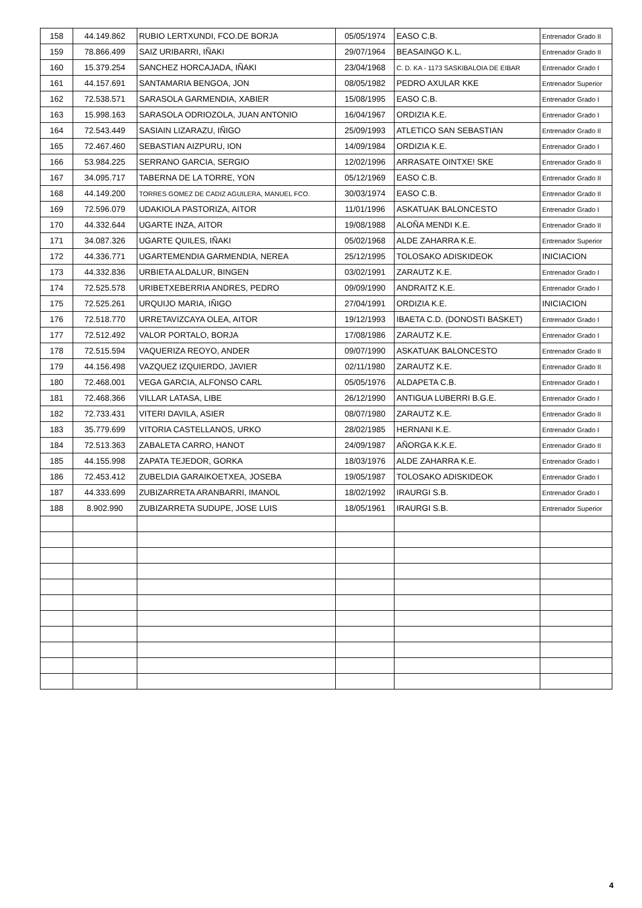| 158 | 44.149.862 | RUBIO LERTXUNDI, FCO.DE BORJA | 05/05/1974 | EASO C.B. | Entrenador Grado II |
| 159 | 78.866.499 | SAIZ URIBARRI, IÑAKI | 29/07/1964 | BEASAINGO K.L. | Entrenador Grado II |
| 160 | 15.379.254 | SANCHEZ HORCAJADA, IÑAKI | 23/04/1968 | C. D. KA - 1173 SASKIBALOIA DE EIBAR | Entrenador Grado I |
| 161 | 44.157.691 | SANTAMARIA BENGOA, JON | 08/05/1982 | PEDRO AXULAR KKE | Entrenador Superior |
| 162 | 72.538.571 | SARASOLA GARMENDIA, XABIER | 15/08/1995 | EASO C.B. | Entrenador Grado I |
| 163 | 15.998.163 | SARASOLA ODRIOZOLA, JUAN ANTONIO | 16/04/1967 | ORDIZIA K.E. | Entrenador Grado I |
| 164 | 72.543.449 | SASIAIN LIZARAZU, IÑIGO | 25/09/1993 | ATLETICO SAN SEBASTIAN | Entrenador Grado II |
| 165 | 72.467.460 | SEBASTIAN AIZPURU, ION | 14/09/1984 | ORDIZIA K.E. | Entrenador Grado I |
| 166 | 53.984.225 | SERRANO GARCIA, SERGIO | 12/02/1996 | ARRASATE OINTXE! SKE | Entrenador Grado II |
| 167 | 34.095.717 | TABERNA DE LA TORRE, YON | 05/12/1969 | EASO C.B. | Entrenador Grado II |
| 168 | 44.149.200 | TORRES GOMEZ DE CADIZ AGUILERA, MANUEL FCO. | 30/03/1974 | EASO C.B. | Entrenador Grado II |
| 169 | 72.596.079 | UDAKIOLA PASTORIZA, AITOR | 11/01/1996 | ASKATUAK BALONCESTO | Entrenador Grado I |
| 170 | 44.332.644 | UGARTE INZA, AITOR | 19/08/1988 | ALOÑA MENDI K.E. | Entrenador Grado II |
| 171 | 34.087.326 | UGARTE QUILES, IÑAKI | 05/02/1968 | ALDE ZAHARRA K.E. | Entrenador Superior |
| 172 | 44.336.771 | UGARTEMENDIA GARMENDIA, NEREA | 25/12/1995 | TOLOSAKO ADISKIDEOK | INICIACION |
| 173 | 44.332.836 | URBIETA ALDALUR, BINGEN | 03/02/1991 | ZARAUTZ K.E. | Entrenador Grado I |
| 174 | 72.525.578 | URIBETXEBERRIA ANDRES, PEDRO | 09/09/1990 | ANDRAITZ K.E. | Entrenador Grado I |
| 175 | 72.525.261 | URQUIJO MARIA, IÑIGO | 27/04/1991 | ORDIZIA K.E. | INICIACION |
| 176 | 72.518.770 | URRETAVIZCAYA OLEA, AITOR | 19/12/1993 | IBAETA C.D. (DONOSTI BASKET) | Entrenador Grado I |
| 177 | 72.512.492 | VALOR PORTALO, BORJA | 17/08/1986 | ZARAUTZ K.E. | Entrenador Grado I |
| 178 | 72.515.594 | VAQUERIZA REOYO, ANDER | 09/07/1990 | ASKATUAK BALONCESTO | Entrenador Grado II |
| 179 | 44.156.498 | VAZQUEZ IZQUIERDO, JAVIER | 02/11/1980 | ZARAUTZ K.E. | Entrenador Grado II |
| 180 | 72.468.001 | VEGA GARCIA, ALFONSO CARL | 05/05/1976 | ALDAPETA C.B. | Entrenador Grado I |
| 181 | 72.468.366 | VILLAR LATASA, LIBE | 26/12/1990 | ANTIGUA LUBERRI B.G.E. | Entrenador Grado I |
| 182 | 72.733.431 | VITERI DAVILA, ASIER | 08/07/1980 | ZARAUTZ K.E. | Entrenador Grado II |
| 183 | 35.779.699 | VITORIA CASTELLANOS, URKO | 28/02/1985 | HERNANI K.E. | Entrenador Grado I |
| 184 | 72.513.363 | ZABALETA CARRO, HANOT | 24/09/1987 | AÑORGA K.K.E. | Entrenador Grado II |
| 185 | 44.155.998 | ZAPATA TEJEDOR, GORKA | 18/03/1976 | ALDE ZAHARRA K.E. | Entrenador Grado I |
| 186 | 72.453.412 | ZUBELDIA GARAIKOETXEA, JOSEBA | 19/05/1987 | TOLOSAKO ADISKIDEOK | Entrenador Grado I |
| 187 | 44.333.699 | ZUBIZARRETA ARANBARRI, IMANOL | 18/02/1992 | IRAURGI S.B. | Entrenador Grado I |
| 188 | 8.902.990 | ZUBIZARRETA SUDUPE, JOSE LUIS | 18/05/1961 | IRAURGI S.B. | Entrenador Superior |
4